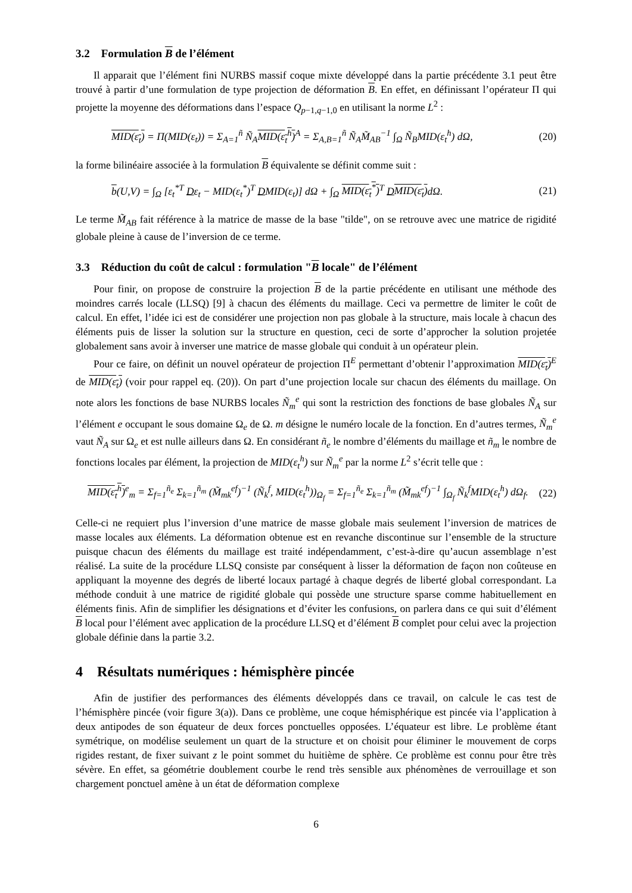3.2 Formulation B de l’élément
Il apparait que l’élément fini NURBS massif coque mixte développé dans la partie précédente 3.1 peut être trouvé à partir d’une formulation de type projection de déformation B. En effet, en définissant l’opérateur Π qui projette la moyenne des déformations dans l’espace Q<sub>p−1,q−1,0</sub> en utilisant la norme L<sup>2</sup> :
MID(ε<sub>t</sub>) = Π(MID(ε<sub>t</sub>)) = Σ<sub>A=1</sub><sup>ñ</sup> Ñ<sub>A</sub>MID(ε<sub>t</sub><sup>h</sup>)<sup>A</sup> = Σ<sub>A,B=1</sub><sup>ñ</sup> Ñ<sub>A</sub>M̃<sub>AB</sub><sup>−1</sup> ∫<sub>Ω</sub> Ñ<sub>B</sub>MID(ε<sub>t</sub><sup>h</sup>) dΩ, (20)
la forme bilinéaire associée à la formulation B équivalente se définit comme suit :
b(U,V) = ∫<sub>Ω</sub> [ε<sub>t</sub><sup>*T</sup> Dε<sub>t</sub> − MID(ε<sub>t</sub><sup>*</sup>)<sup>T</sup> DMID(ε<sub>t</sub>)] dΩ + ∫<sub>Ω</sub> MID(ε<sub>t</sub><sup>*</sup>)<sup>T</sup> DMID(ε<sub>t</sub>) dΩ. (21)
Le terme M̃<sub>AB</sub> fait référence à la matrice de masse de la base "tilde", on se retrouve avec une matrice de rigidité globale pleine à cause de l’inversion de ce terme.
3.3 Réduction du coût de calcul : formulation "B locale" de l’élément
Pour finir, on propose de construire la projection B de la partie précédente en utilisant une méthode des moindres carrés locale (LLSQ) [9] à chacun des éléments du maillage. Ceci va permettre de limiter le coût de calcul. En effet, l’idée ici est de considérer une projection non pas globale à la structure, mais locale à chacun des éléments puis de lisser la solution sur la structure en question, ceci de sorte d’approcher la solution projetée globalement sans avoir à inverser une matrice de masse globale qui conduit à un opérateur plein.
Pour ce faire, on définit un nouvel opérateur de projection Π<sup>E</sup> permettant d’obtenir l’approximation MID(ε<sub>t</sub>)<sup>E</sup> de MID(ε<sub>t</sub>) (voir pour rappel eq. (20)). On part d’une projection locale sur chacun des éléments du maillage. On note alors les fonctions de base NURBS locales Ñ<sub>m</sub><sup>e</sup> qui sont la restriction des fonctions de base globales Ñ<sub>A</sub> sur l’élément e occupant le sous domaine Ω<sub>e</sub> de Ω. m désigne le numéro locale de la fonction. En d’autres termes, Ñ<sub>m</sub><sup>e</sup> vaut Ñ<sub>A</sub> sur Ω<sub>e</sub> et est nulle ailleurs dans Ω. En considérant ñ<sub>e</sub> le nombre d’éléments du maillage et ñ<sub>m</sub> le nombre de fonctions locales par élément, la projection de MID(ε<sub>t</sub><sup>h</sup>) sur Ñ<sub>m</sub><sup>e</sup> par la norme L<sup>2</sup> s’écrit telle que :
MID(ε<sub>t</sub><sup>h</sup>)<sup>e</sup><sub>m</sub> = Σ<sub>f=1</sub><sup>ñ<sub>e</sub></sup> Σ<sub>k=1</sub><sup>ñ<sub>m</sub></sup> (M̃<sub>mk</sub><sup>ef</sup>)<sup>−1</sup> (Ñ<sub>k</sub><sup>f</sup>, MID(ε<sub>t</sub><sup>h</sup>))<sub>Ω<sub>f</sub></sub> = Σ<sub>f=1</sub><sup>ñ<sub>e</sub></sup> Σ<sub>k=1</sub><sup>ñ<sub>m</sub></sup> (M̃<sub>mk</sub><sup>ef</sup>)<sup>−1</sup> ∫<sub>Ω<sub>f</sub></sub> Ñ<sub>k</sub><sup>f</sup>MID(ε<sub>t</sub><sup>h</sup>) dΩ<sub>f</sub>. (22)
Celle-ci ne requiert plus l’inversion d’une matrice de masse globale mais seulement l’inversion de matrices de masse locales aux éléments. La déformation obtenue est en revanche discontinue sur l’ensemble de la structure puisque chacun des éléments du maillage est traité indépendamment, c’est-à-dire qu’aucun assemblage n’est réalisé. La suite de la procédure LLSQ consiste par conséquent à lisser la déformation de façon non coûteuse en appliquant la moyenne des degrés de liberté locaux partagé à chaque degrés de liberté global correspondant. La méthode conduit à une matrice de rigidité globale qui possède une structure sparse comme habituellement en éléments finis. Afin de simplifier les désignations et d’éviter les confusions, on parlera dans ce qui suit d’élément B local pour l’élément avec application de la procédure LLSQ et d’élément B complet pour celui avec la projection globale définie dans la partie 3.2.
4 Résultats numériques : hémisphère pincée
Afin de justifier des performances des éléments développés dans ce travail, on calcule le cas test de l’hémisphère pincée (voir figure 3(a)). Dans ce problème, une coque hémisphérique est pincée via l’application à deux antipodes de son équateur de deux forces ponctuelles opposées. L’équateur est libre. Le problème étant symétrique, on modélise seulement un quart de la structure et on choisit pour éliminer le mouvement de corps rigides restant, de fixer suivant z le point sommet du huitième de sphère. Ce problème est connu pour être très sévère. En effet, sa géométrie doublement courbe le rend très sensible aux phénomènes de verrouillage et son chargement ponctuel amène à un état de déformation complexe
6